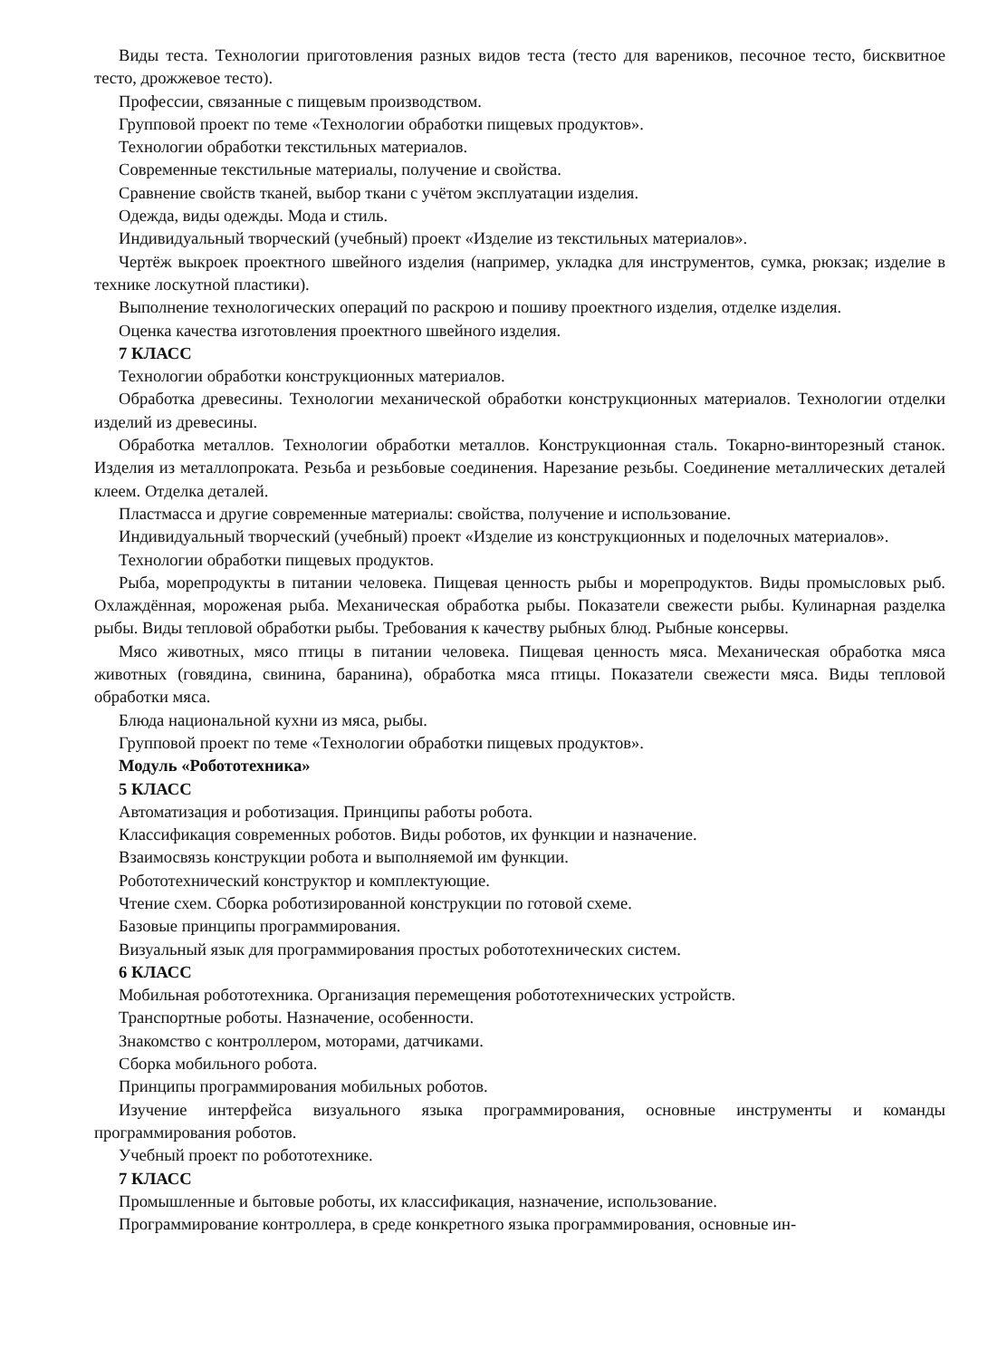Виды теста. Технологии приготовления разных видов теста (тесто для вареников, песочное тесто, бисквитное тесто, дрожжевое тесто).
Профессии, связанные с пищевым производством.
Групповой проект по теме «Технологии обработки пищевых продуктов».
Технологии обработки текстильных материалов.
Современные текстильные материалы, получение и свойства.
Сравнение свойств тканей, выбор ткани с учётом эксплуатации изделия.
Одежда, виды одежды. Мода и стиль.
Индивидуальный творческий (учебный) проект «Изделие из текстильных материалов».
Чертёж выкроек проектного швейного изделия (например, укладка для инструментов, сумка, рюкзак; изделие в технике лоскутной пластики).
Выполнение технологических операций по раскрою и пошиву проектного изделия, отделке изделия.
Оценка качества изготовления проектного швейного изделия.
7 КЛАСС
Технологии обработки конструкционных материалов.
Обработка древесины. Технологии механической обработки конструкционных материалов. Технологии отделки изделий из древесины.
Обработка металлов. Технологии обработки металлов. Конструкционная сталь. Токарно-винторезный станок. Изделия из металлопроката. Резьба и резьбовые соединения. Нарезание резьбы. Соединение металлических деталей клеем. Отделка деталей.
Пластмасса и другие современные материалы: свойства, получение и использование.
Индивидуальный творческий (учебный) проект «Изделие из конструкционных и поделочных материалов».
Технологии обработки пищевых продуктов.
Рыба, морепродукты в питании человека. Пищевая ценность рыбы и морепродуктов. Виды промысловых рыб. Охлаждённая, мороженая рыба. Механическая обработка рыбы. Показатели свежести рыбы. Кулинарная разделка рыбы. Виды тепловой обработки рыбы. Требования к качеству рыбных блюд. Рыбные консервы.
Мясо животных, мясо птицы в питании человека. Пищевая ценность мяса. Механическая обработка мяса животных (говядина, свинина, баранина), обработка мяса птицы. Показатели свежести мяса. Виды тепловой обработки мяса.
Блюда национальной кухни из мяса, рыбы.
Групповой проект по теме «Технологии обработки пищевых продуктов».
Модуль «Робототехника»
5 КЛАСС
Автоматизация и роботизация. Принципы работы робота.
Классификация современных роботов. Виды роботов, их функции и назначение.
Взаимосвязь конструкции робота и выполняемой им функции.
Робототехнический конструктор и комплектующие.
Чтение схем. Сборка роботизированной конструкции по готовой схеме.
Базовые принципы программирования.
Визуальный язык для программирования простых робототехнических систем.
6 КЛАСС
Мобильная робототехника. Организация перемещения робототехнических устройств.
Транспортные роботы. Назначение, особенности.
Знакомство с контроллером, моторами, датчиками.
Сборка мобильного робота.
Принципы программирования мобильных роботов.
Изучение интерфейса визуального языка программирования, основные инструменты и команды программирования роботов.
Учебный проект по робототехнике.
7 КЛАСС
Промышленные и бытовые роботы, их классификация, назначение, использование.
Программирование контроллера, в среде конкретного языка программирования, основные ин-